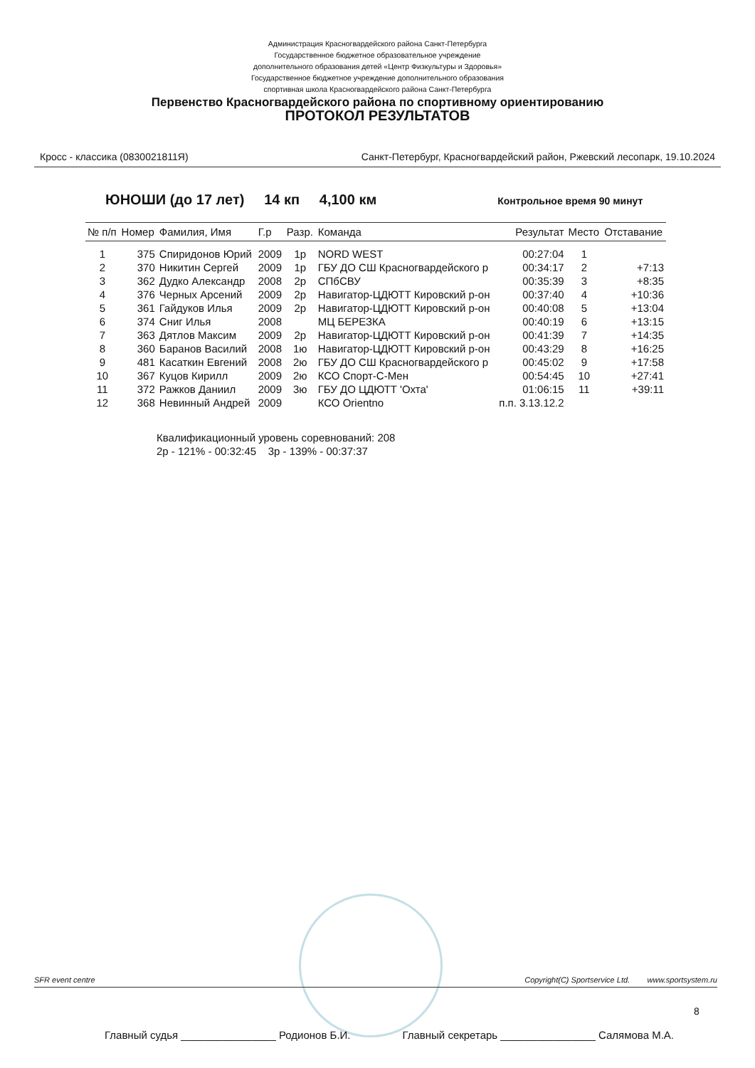Администрация Красногвардейского района Санкт-Петербурга
Государственное бюджетное образовательное учреждение
дополнительного образования детей «Центр Физкультуры и Здоровья»
Государственное бюджетное учреждение дополнительного образования
спортивная школа Красногвардейского района Санкт-Петербурга
Первенство Красногвардейского района по спортивному ориентированию
ПРОТОКОЛ РЕЗУЛЬТАТОВ
Кросс - классика (0830021811Я) Санкт-Петербург, Красногвардейский район, Ржевский лесопарк, 19.10.2024
ЮНОШИ (до 17 лет) 14 кп 4,100 км Контрольное время 90 минут
| № п/п | Номер | Фамилия, Имя | Г.р | Разр. | Команда | Результат | Место | Отставание |
| --- | --- | --- | --- | --- | --- | --- | --- | --- |
| 1 | 375 | Спиридонов Юрий | 2009 | 1р | NORD WEST | 00:27:04 | 1 | |
| 2 | 370 | Никитин Сергей | 2009 | 1р | ГБУ ДО СШ Красногвардейского р | 00:34:17 | 2 | +7:13 |
| 3 | 362 | Дудко Александр | 2008 | 2р | СПбСВУ | 00:35:39 | 3 | +8:35 |
| 4 | 376 | Черных Арсений | 2009 | 2р | Навигатор-ЦДЮТТ Кировский р-он | 00:37:40 | 4 | +10:36 |
| 5 | 361 | Гайдуков Илья | 2009 | 2р | Навигатор-ЦДЮТТ Кировский р-он | 00:40:08 | 5 | +13:04 |
| 6 | 374 | Сниг Илья | 2008 | | МЦ БЕРЕЗКА | 00:40:19 | 6 | +13:15 |
| 7 | 363 | Дятлов Максим | 2009 | 2р | Навигатор-ЦДЮТТ Кировский р-он | 00:41:39 | 7 | +14:35 |
| 8 | 360 | Баранов Василий | 2008 | 1ю | Навигатор-ЦДЮТТ Кировский р-он | 00:43:29 | 8 | +16:25 |
| 9 | 481 | Касаткин Евгений | 2008 | 2ю | ГБУ ДО СШ Красногвардейского р | 00:45:02 | 9 | +17:58 |
| 10 | 367 | Куцов Кирилл | 2009 | 2ю | КСО Спорт-С-Мен | 00:54:45 | 10 | +27:41 |
| 11 | 372 | Ражков Даниил | 2009 | 3ю | ГБУ ДО ЦДЮТТ 'Охта' | 01:06:15 | 11 | +39:11 |
| 12 | 368 | Невинный Андрей | 2009 | | КСО Orientno | п.п. 3.13.12.2 | | |
Квалификационный уровень соревнований: 208
2р - 121% - 00:32:45 3р - 139% - 00:37:37
SFR event centre Copyright(C) Sportservice Ltd. www.sportsystem.ru
8
Главный судья ________________ Родионов Б.И. Главный секретарь ________________ Салямова М.А.